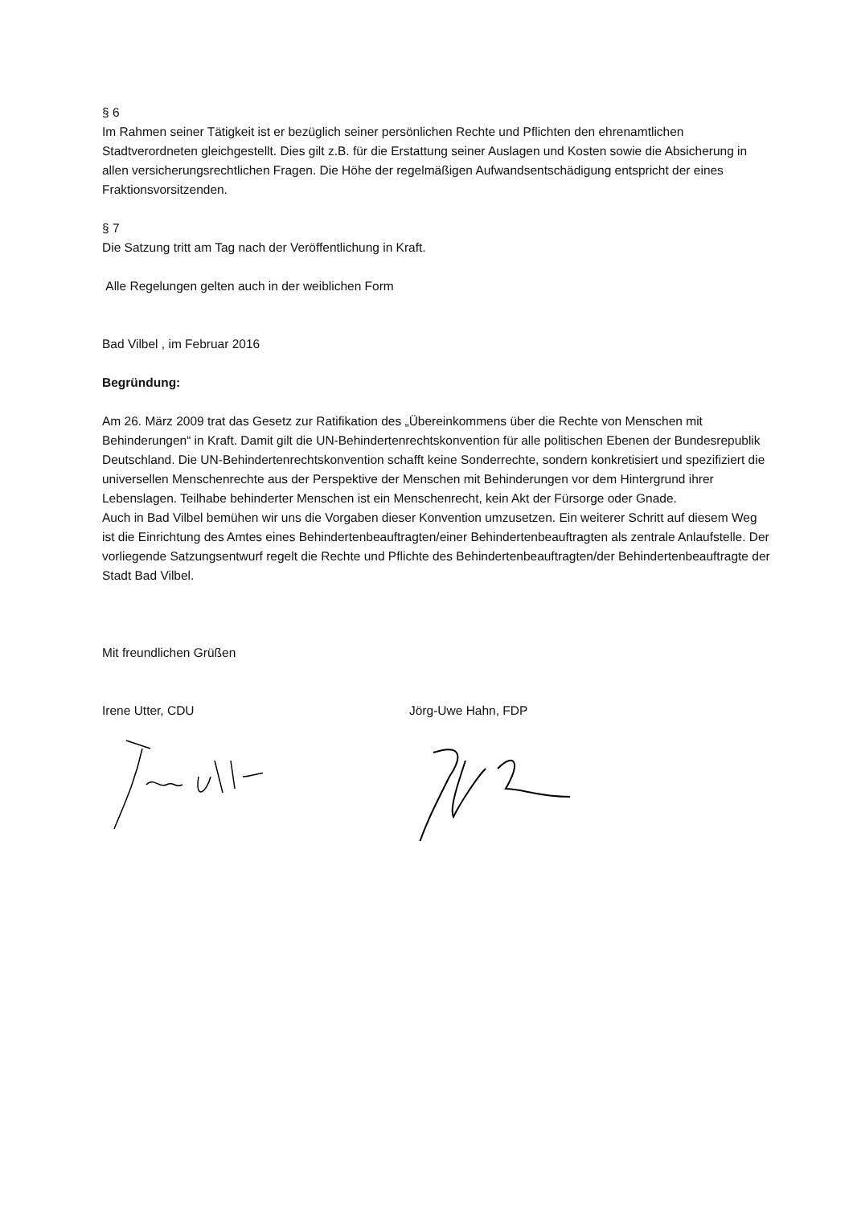§ 6
Im Rahmen seiner Tätigkeit ist er bezüglich seiner persönlichen Rechte und Pflichten den ehrenamtlichen Stadtverordneten gleichgestellt. Dies gilt z.B. für die Erstattung seiner Auslagen und Kosten sowie die Absicherung in allen versicherungsrechtlichen Fragen. Die Höhe der regelmäßigen Aufwandsentschädigung entspricht der eines Fraktionsvorsitzenden.
§ 7
Die Satzung tritt am Tag nach der Veröffentlichung in Kraft.
Alle Regelungen gelten auch in der weiblichen Form
Bad Vilbel , im Februar 2016
Begründung:
Am 26. März 2009 trat das Gesetz zur Ratifikation des „Übereinkommens über die Rechte von Menschen mit Behinderungen“ in Kraft. Damit gilt die UN-Behindertenrechtskonvention für alle politischen Ebenen der Bundesrepublik Deutschland. Die UN-Behindertenrechtskonvention schafft keine Sonderrechte, sondern konkretisiert und spezifiziert die universellen Menschenrechte aus der Perspektive der Menschen mit Behinderungen vor dem Hintergrund ihrer Lebenslagen. Teilhabe behinderter Menschen ist ein Menschenrecht, kein Akt der Fürsorge oder Gnade.
Auch in Bad Vilbel bemühen wir uns die Vorgaben dieser Konvention umzusetzen. Ein weiterer Schritt auf diesem Weg ist die Einrichtung des Amtes eines Behindertenbeauftragten/einer Behindertenbeauftragten als zentrale Anlaufstelle. Der vorliegende Satzungsentwurf regelt die Rechte und Pflichte des Behindertenbeauftragten/der Behindertenbeauftragte der Stadt Bad Vilbel.
Mit freundlichen Grüßen
Irene Utter, CDU Jörg-Uwe Hahn, FDP